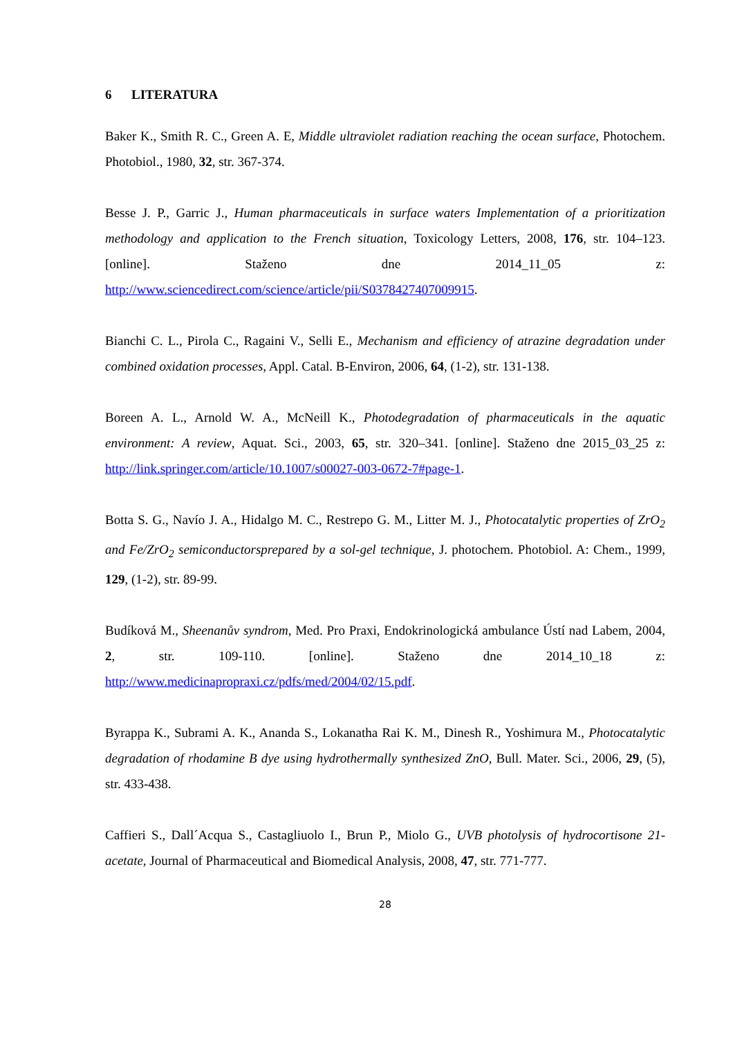6 LITERATURA
Baker K., Smith R. C., Green A. E, Middle ultraviolet radiation reaching the ocean surface, Photochem. Photobiol., 1980, 32, str. 367-374.
Besse J. P., Garric J., Human pharmaceuticals in surface waters Implementation of a prioritization methodology and application to the French situation, Toxicology Letters, 2008, 176, str. 104–123. [online]. Staženo dne 2014_11_05 z: http://www.sciencedirect.com/science/article/pii/S0378427407009915.
Bianchi C. L., Pirola C., Ragaini V., Selli E., Mechanism and efficiency of atrazine degradation under combined oxidation processes, Appl. Catal. B-Environ, 2006, 64, (1-2), str. 131-138.
Boreen A. L., Arnold W. A., McNeill K., Photodegradation of pharmaceuticals in the aquatic environment: A review, Aquat. Sci., 2003, 65, str. 320–341. [online]. Staženo dne 2015_03_25 z: http://link.springer.com/article/10.1007/s00027-003-0672-7#page-1.
Botta S. G., Navío J. A., Hidalgo M. C., Restrepo G. M., Litter M. J., Photocatalytic properties of ZrO<sub>2</sub> and Fe/ZrO<sub>2</sub> semiconductorsprepared by a sol-gel technique, J. photochem. Photobiol. A: Chem., 1999, 129, (1-2), str. 89-99.
Budíková M., Sheenanův syndrom, Med. Pro Praxi, Endokrinologická ambulance Ústí nad Labem, 2004, 2, str. 109-110. [online]. Staženo dne 2014_10_18 z: http://www.medicinapropraxi.cz/pdfs/med/2004/02/15.pdf.
Byrappa K., Subrami A. K., Ananda S., Lokanatha Rai K. M., Dinesh R., Yoshimura M., Photocatalytic degradation of rhodamine B dye using hydrothermally synthesized ZnO, Bull. Mater. Sci., 2006, 29, (5), str. 433-438.
Caffieri S., Dall´Acqua S., Castagliuolo I., Brun P., Miolo G., UVB photolysis of hydrocortisone 21-acetate, Journal of Pharmaceutical and Biomedical Analysis, 2008, 47, str. 771-777.
28